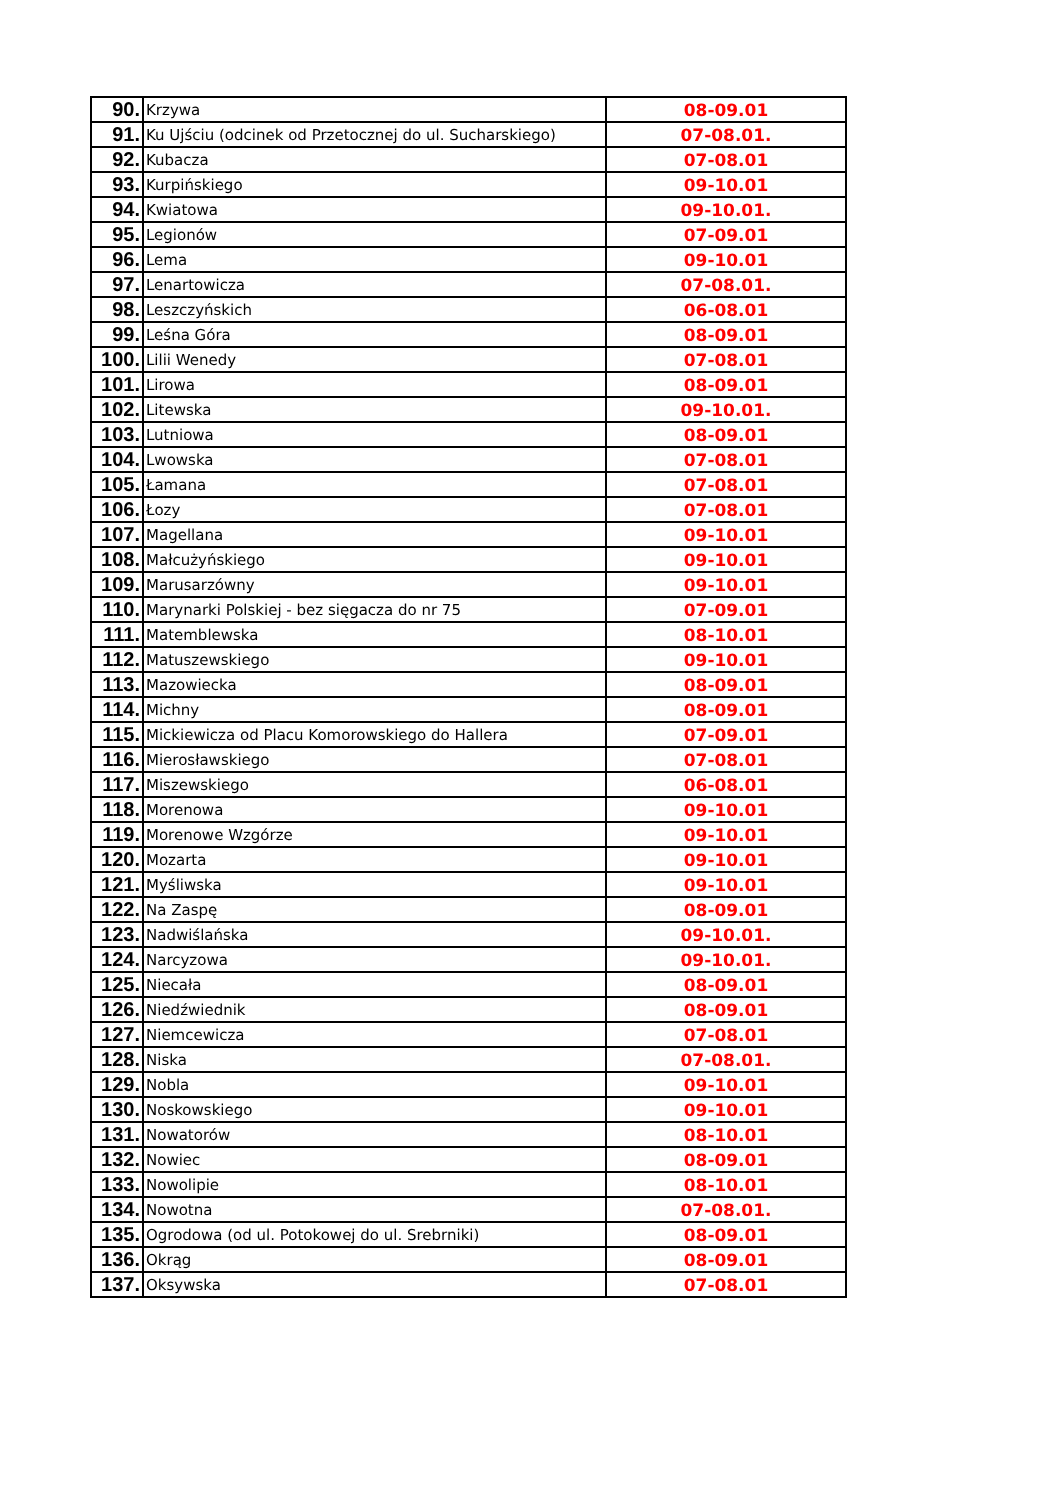| 90. | Krzywa | 08-09.01 |
| 91. | Ku Ujściu (odcinek od Przetocznej do ul. Sucharskiego) | 07-08.01. |
| 92. | Kubacza | 07-08.01 |
| 93. | Kurpińskiego | 09-10.01 |
| 94. | Kwiatowa | 09-10.01. |
| 95. | Legionów | 07-09.01 |
| 96. | Lema | 09-10.01 |
| 97. | Lenartowicza | 07-08.01. |
| 98. | Leszczyńskich | 06-08.01 |
| 99. | Leśna Góra | 08-09.01 |
| 100. | Lilii Wenedy | 07-08.01 |
| 101. | Lirowa | 08-09.01 |
| 102. | Litewska | 09-10.01. |
| 103. | Lutniowa | 08-09.01 |
| 104. | Lwowska | 07-08.01 |
| 105. | Łamana | 07-08.01 |
| 106. | Łozy | 07-08.01 |
| 107. | Magellana | 09-10.01 |
| 108. | Małcużyńskiego | 09-10.01 |
| 109. | Marusarzówny | 09-10.01 |
| 110. | Marynarki Polskiej - bez sięgacza do nr 75 | 07-09.01 |
| 111. | Matemblewska | 08-10.01 |
| 112. | Matuszewskiego | 09-10.01 |
| 113. | Mazowiecka | 08-09.01 |
| 114. | Michny | 08-09.01 |
| 115. | Mickiewicza od Placu Komorowskiego do Hallera | 07-09.01 |
| 116. | Mierosławskiego | 07-08.01 |
| 117. | Miszewskiego | 06-08.01 |
| 118. | Morenowa | 09-10.01 |
| 119. | Morenowe Wzgórze | 09-10.01 |
| 120. | Mozarta | 09-10.01 |
| 121. | Myśliwska | 09-10.01 |
| 122. | Na Zaspę | 08-09.01 |
| 123. | Nadwiślańska | 09-10.01. |
| 124. | Narcyzowa | 09-10.01. |
| 125. | Niecała | 08-09.01 |
| 126. | Niedźwiednik | 08-09.01 |
| 127. | Niemcewicza | 07-08.01 |
| 128. | Niska | 07-08.01. |
| 129. | Nobla | 09-10.01 |
| 130. | Noskowskiego | 09-10.01 |
| 131. | Nowatorów | 08-10.01 |
| 132. | Nowiec | 08-09.01 |
| 133. | Nowolipie | 08-10.01 |
| 134. | Nowotna | 07-08.01. |
| 135. | Ogrodowa (od ul. Potokowej do ul. Srebrniki) | 08-09.01 |
| 136. | Okrąg | 08-09.01 |
| 137. | Oksywska | 07-08.01 |